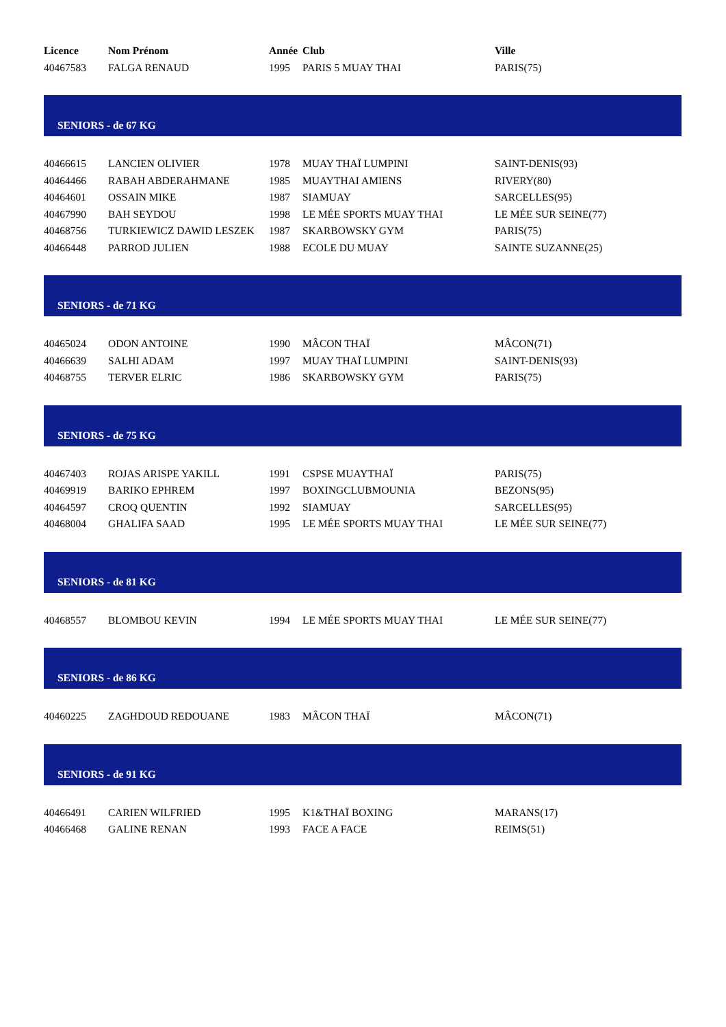| Licence | Nom Prénom | Année | Club | Ville |
| --- | --- | --- | --- | --- |
| 40467583 | FALGA RENAUD | 1995 | PARIS 5 MUAY THAI | PARIS(75) |
| SENIORS - de 67 KG | | | | |
| 40466615 | LANCIEN OLIVIER | 1978 | MUAY THAÏ LUMPINI | SAINT-DENIS(93) |
| 40464466 | RABAH ABDERAHMANE | 1985 | MUAYTHAI AMIENS | RIVERY(80) |
| 40464601 | OSSAIN MIKE | 1987 | SIAMUAY | SARCELLES(95) |
| 40467990 | BAH SEYDOU | 1998 | LE MÉE SPORTS MUAY THAI | LE MÉE SUR SEINE(77) |
| 40468756 | TURKIEWICZ DAWID LESZEK | 1987 | SKARBOWSKY GYM | PARIS(75) |
| 40466448 | PARROD JULIEN | 1988 | ECOLE DU MUAY | SAINTE SUZANNE(25) |
| SENIORS - de 71 KG | | | | |
| 40465024 | ODON ANTOINE | 1990 | MÂCON THAÏ | MÂCON(71) |
| 40466639 | SALHI ADAM | 1997 | MUAY THAÏ LUMPINI | SAINT-DENIS(93) |
| 40468755 | TERVER ELRIC | 1986 | SKARBOWSKY GYM | PARIS(75) |
| SENIORS - de 75 KG | | | | |
| 40467403 | ROJAS ARISPE YAKILL | 1991 | CSPSE MUAYTHAÏ | PARIS(75) |
| 40469919 | BARIKO EPHREM | 1997 | BOXINGCLUBMOUNIA | BEZONS(95) |
| 40464597 | CROQ QUENTIN | 1992 | SIAMUAY | SARCELLES(95) |
| 40468004 | GHALIFA SAAD | 1995 | LE MÉE SPORTS MUAY THAI | LE MÉE SUR SEINE(77) |
| SENIORS - de 81 KG | | | | |
| 40468557 | BLOMBOU KEVIN | 1994 | LE MÉE SPORTS MUAY THAI | LE MÉE SUR SEINE(77) |
| SENIORS - de 86 KG | | | | |
| 40460225 | ZAGHDOUD REDOUANE | 1983 | MÂCON THAÏ | MÂCON(71) |
| SENIORS - de 91 KG | | | | |
| 40466491 | CARIEN WILFRIED | 1995 | K1&THAÏ BOXING | MARANS(17) |
| 40466468 | GALINE RENAN | 1993 | FACE A FACE | REIMS(51) |